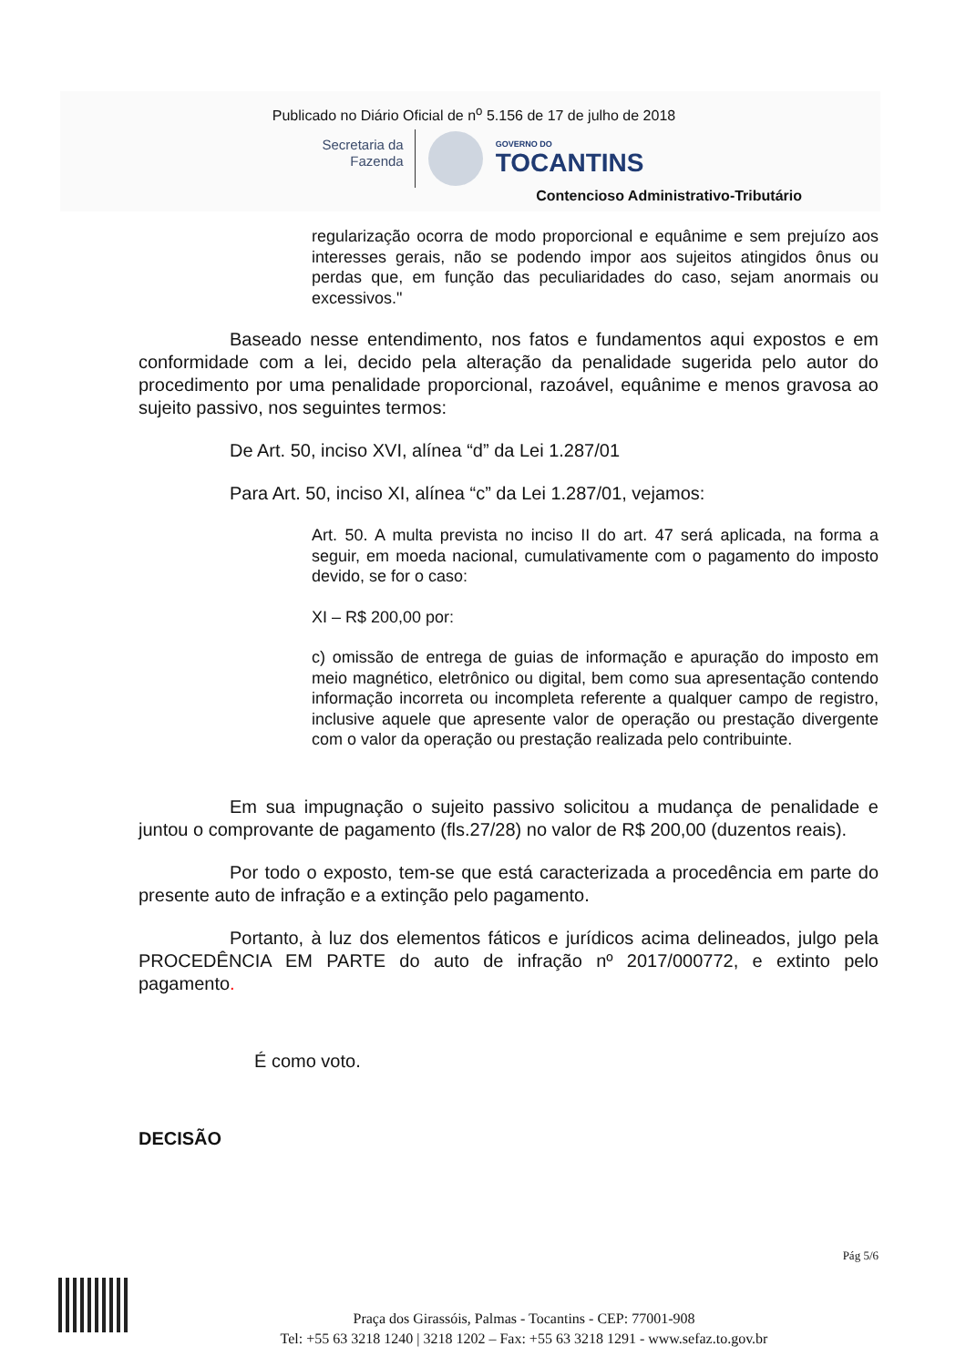Publicado no Diário Oficial de n<sup>o</sup> 5.156 de 17 de julho de 2018
Secretaria da
Fazenda
GOVERNO DO
TOCANTINS
Contencioso Administrativo-Tributário
regularização ocorra de modo proporcional e equânime e sem prejuízo aos interesses gerais, não se podendo impor aos sujeitos atingidos ônus ou perdas que, em função das peculiaridades do caso, sejam anormais ou excessivos."
Baseado nesse entendimento, nos fatos e fundamentos aqui expostos e em conformidade com a lei, decido pela alteração da penalidade sugerida pelo autor do procedimento por uma penalidade proporcional, razoável, equânime e menos gravosa ao sujeito passivo, nos seguintes termos:
De Art. 50, inciso XVI, alínea “d” da Lei 1.287/01
Para Art. 50, inciso XI, alínea “c” da Lei 1.287/01, vejamos:
Art. 50. A multa prevista no inciso II do art. 47 será aplicada, na forma a seguir, em moeda nacional, cumulativamente com o pagamento do imposto devido, se for o caso:
XI – R$ 200,00 por:
c) omissão de entrega de guias de informação e apuração do imposto em meio magnético, eletrônico ou digital, bem como sua apresentação contendo informação incorreta ou incompleta referente a qualquer campo de registro, inclusive aquele que apresente valor de operação ou prestação divergente com o valor da operação ou prestação realizada pelo contribuinte.
Em sua impugnação o sujeito passivo solicitou a mudança de penalidade e juntou o comprovante de pagamento (fls.27/28) no valor de R$ 200,00 (duzentos reais).
Por todo o exposto, tem-se que está caracterizada a procedência em parte do presente auto de infração e a extinção pelo pagamento.
Portanto, à luz dos elementos fáticos e jurídicos acima delineados, julgo pela PROCEDÊNCIA EM PARTE do auto de infração nº 2017/000772, e extinto pelo pagamento.
É como voto.
DECISÃO
Pág 5/6
Praça dos Girassóis, Palmas - Tocantins - CEP: 77001-908
Tel: +55 63 3218 1240 | 3218 1202 – Fax: +55 63 3218 1291 - www.sefaz.to.gov.br